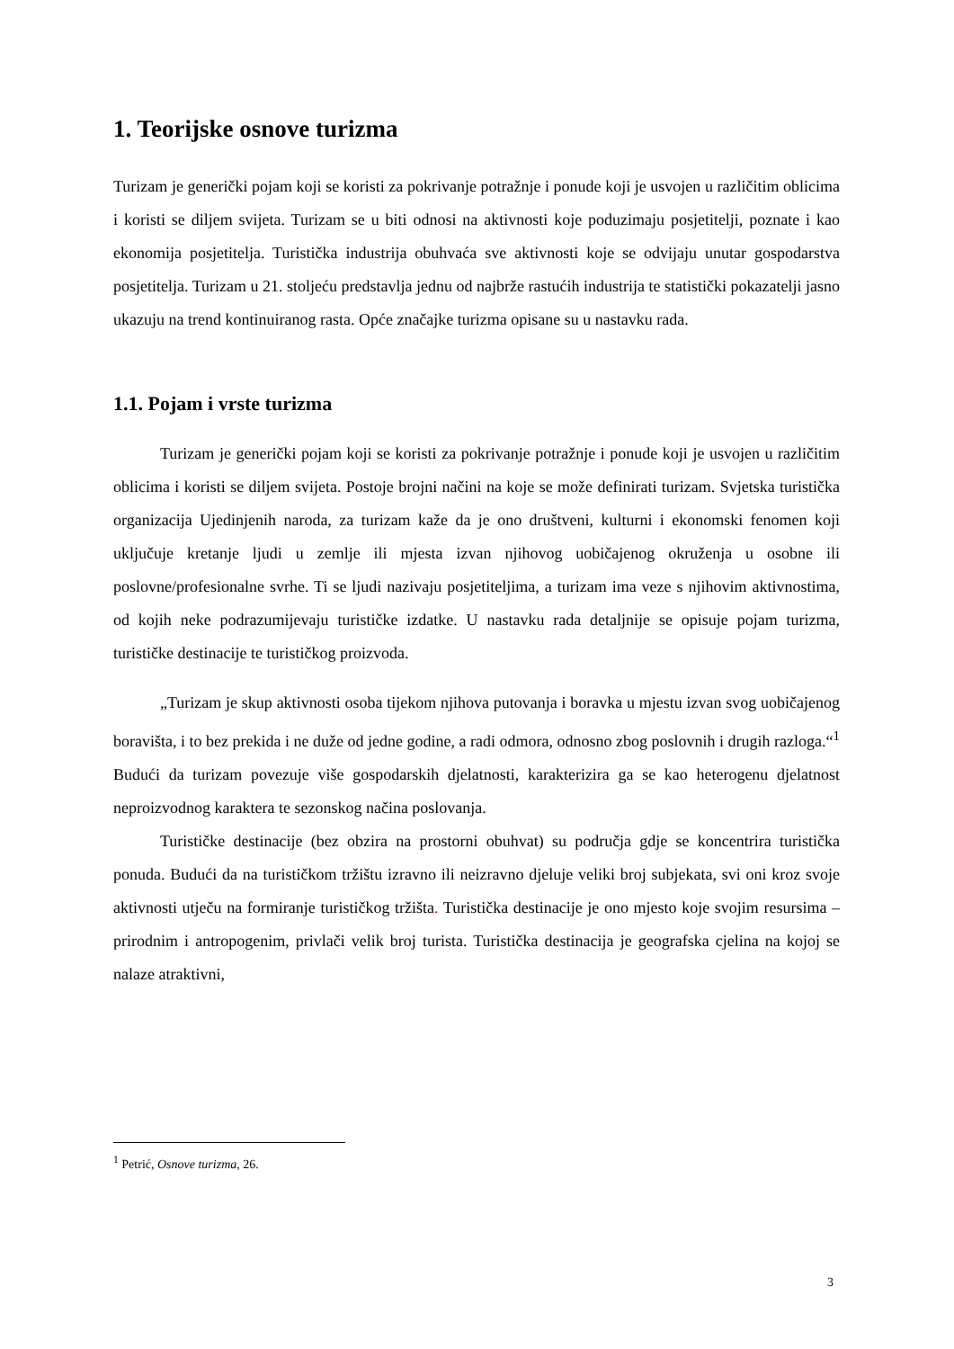1. Teorijske osnove turizma
Turizam je generički pojam koji se koristi za pokrivanje potražnje i ponude koji je usvojen u različitim oblicima i koristi se diljem svijeta. Turizam se u biti odnosi na aktivnosti koje poduzimaju posjetitelji, poznate i kao ekonomija posjetitelja. Turistička industrija obuhvaća sve aktivnosti koje se odvijaju unutar gospodarstva posjetitelja. Turizam u 21. stoljeću predstavlja jednu od najbrže rastućih industrija te statistički pokazatelji jasno ukazuju na trend kontinuiranog rasta. Opće značajke turizma opisane su u nastavku rada.
1.1. Pojam i vrste turizma
Turizam je generički pojam koji se koristi za pokrivanje potražnje i ponude koji je usvojen u različitim oblicima i koristi se diljem svijeta. Postoje brojni načini na koje se može definirati turizam. Svjetska turistička organizacija Ujedinjenih naroda, za turizam kaže da je ono društveni, kulturni i ekonomski fenomen koji uključuje kretanje ljudi u zemlje ili mjesta izvan njihovog uobičajenog okruženja u osobne ili poslovne/profesionalne svrhe. Ti se ljudi nazivaju posjetiteljima, a turizam ima veze s njihovim aktivnostima, od kojih neke podrazumijevaju turističke izdatke. U nastavku rada detaljnije se opisuje pojam turizma, turističke destinacije te turističkog proizvoda.
„Turizam je skup aktivnosti osoba tijekom njihova putovanja i boravka u mjestu izvan svog uobičajenog boravišta, i to bez prekida i ne duže od jedne godine, a radi odmora, odnosno zbog poslovnih i drugih razloga.“<sup>1</sup> Budući da turizam povezuje više gospodarskih djelatnosti, karakterizira ga se kao heterogenu djelatnost neproizvodnog karaktera te sezonskog načina poslovanja.
Turističke destinacije (bez obzira na prostorni obuhvat) su područja gdje se koncentrira turistička ponuda. Budući da na turističkom tržištu izravno ili neizravno djeluje veliki broj subjekata, svi oni kroz svoje aktivnosti utječu na formiranje turističkog tržišta. Turistička destinacije je ono mjesto koje svojim resursima – prirodnim i antropogenim, privlači velik broj turista. Turistička destinacija je geografska cjelina na kojoj se nalaze atraktivni,
<sup>1</sup> Petrić, Osnove turizma, 26.
3